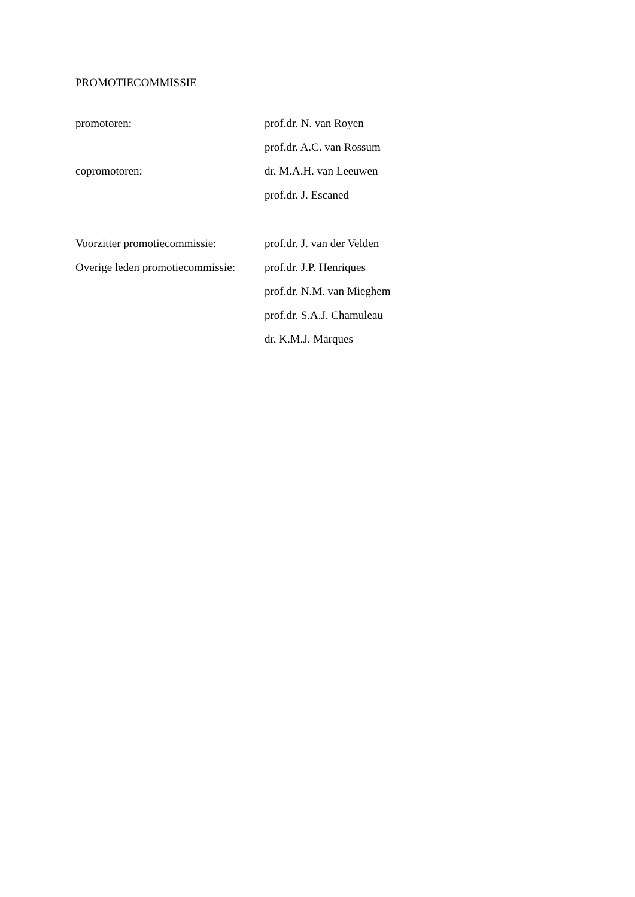PROMOTIECOMMISSIE
promotoren: prof.dr. N. van Royen
prof.dr. A.C. van Rossum
copromotoren: dr. M.A.H. van Leeuwen
prof.dr. J. Escaned
Voorzitter promotiecommissie:
prof.dr. J. van der Velden
Overige leden promotiecommissie:
prof.dr. J.P. Henriques
prof.dr. N.M. van Mieghem
prof.dr. S.A.J. Chamuleau
dr. K.M.J. Marques